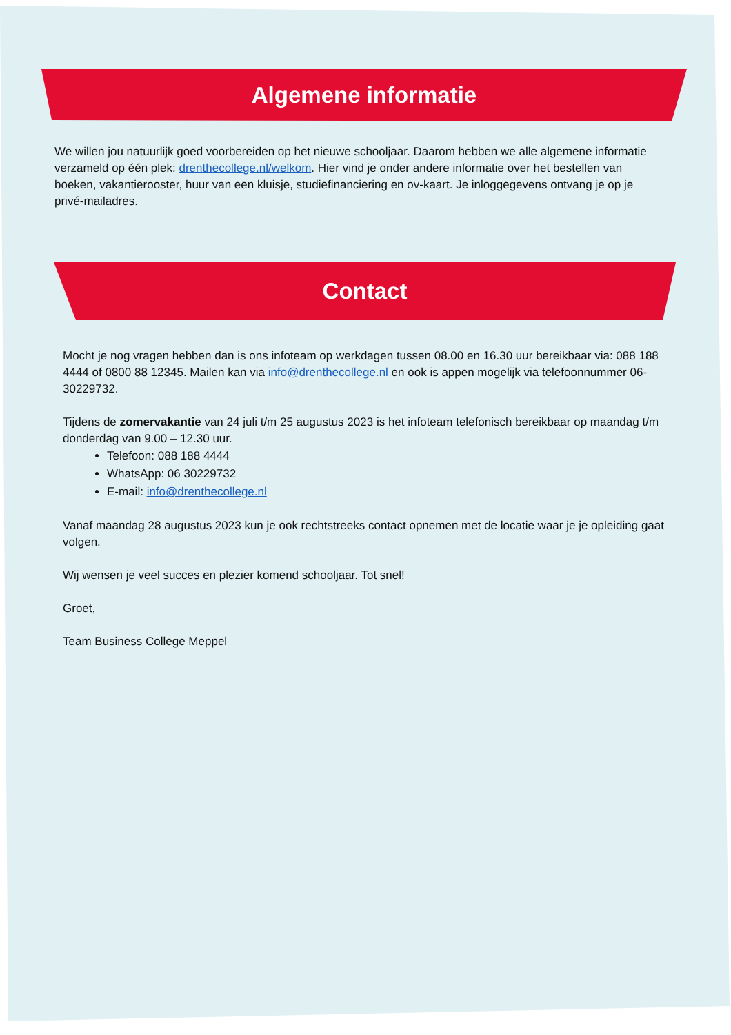Algemene informatie
We willen jou natuurlijk goed voorbereiden op het nieuwe schooljaar. Daarom hebben we alle algemene informatie verzameld op één plek: drenthecollege.nl/welkom. Hier vind je onder andere informatie over het bestellen van boeken, vakantierooster, huur van een kluisje, studiefinanciering en ov-kaart. Je inloggegevens ontvang je op je privé-mailadres.
Contact
Mocht je nog vragen hebben dan is ons infoteam op werkdagen tussen 08.00 en 16.30 uur bereikbaar via: 088 188 4444 of 0800 88 12345. Mailen kan via info@drenthecollege.nl en ook is appen mogelijk via telefoonnummer 06-30229732.
Tijdens de zomervakantie van 24 juli t/m 25 augustus 2023 is het infoteam telefonisch bereikbaar op maandag t/m donderdag van 9.00 – 12.30 uur.
Telefoon: 088 188 4444
WhatsApp: 06 30229732
E-mail: info@drenthecollege.nl
Vanaf maandag 28 augustus 2023 kun je ook rechtstreeks contact opnemen met de locatie waar je je opleiding gaat volgen.
Wij wensen je veel succes en plezier komend schooljaar. Tot snel!
Groet,
Team Business College Meppel